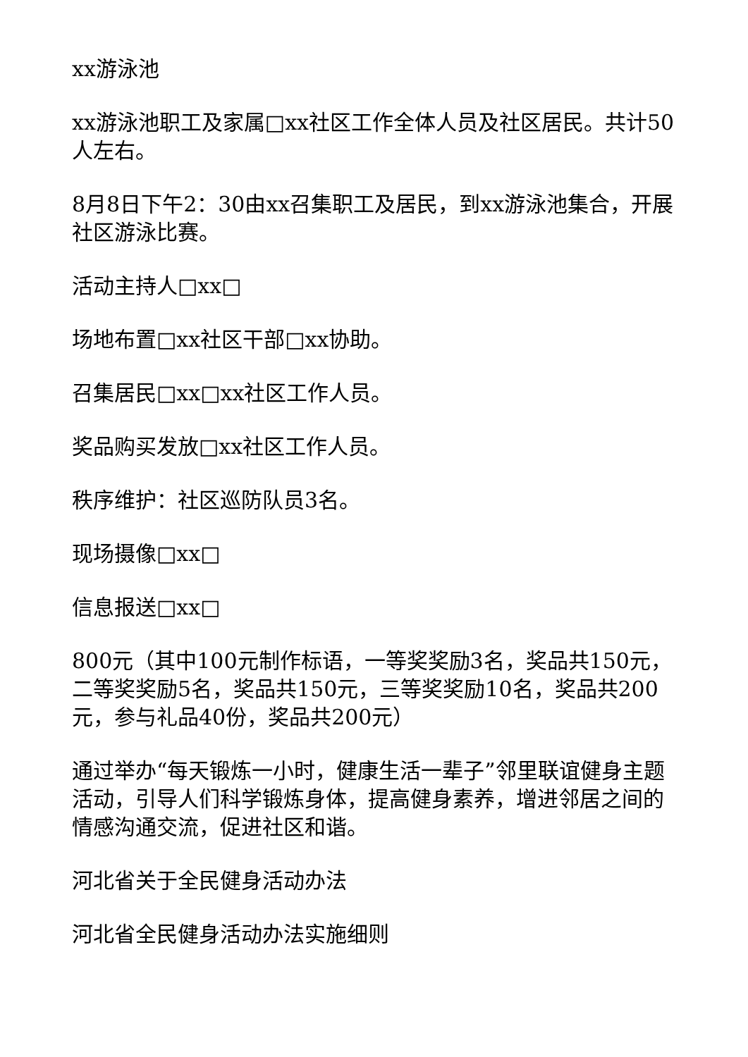xx游泳池
xx游泳池职工及家属□xx社区工作全体人员及社区居民。共计50人左右。
8月8日下午2：30由xx召集职工及居民，到xx游泳池集合，开展社区游泳比赛。
活动主持人□xx□
场地布置□xx社区干部□xx协助。
召集居民□xx□xx社区工作人员。
奖品购买发放□xx社区工作人员。
秩序维护：社区巡防队员3名。
现场摄像□xx□
信息报送□xx□
800元（其中100元制作标语，一等奖奖励3名，奖品共150元，二等奖奖励5名，奖品共150元，三等奖奖励10名，奖品共200元，参与礼品40份，奖品共200元）
通过举办“每天锻炼一小时，健康生活一辈子”邻里联谊健身主题活动，引导人们科学锻炼身体，提高健身素养，增进邻居之间的情感沟通交流，促进社区和谐。
河北省关于全民健身活动办法
河北省全民健身活动办法实施细则